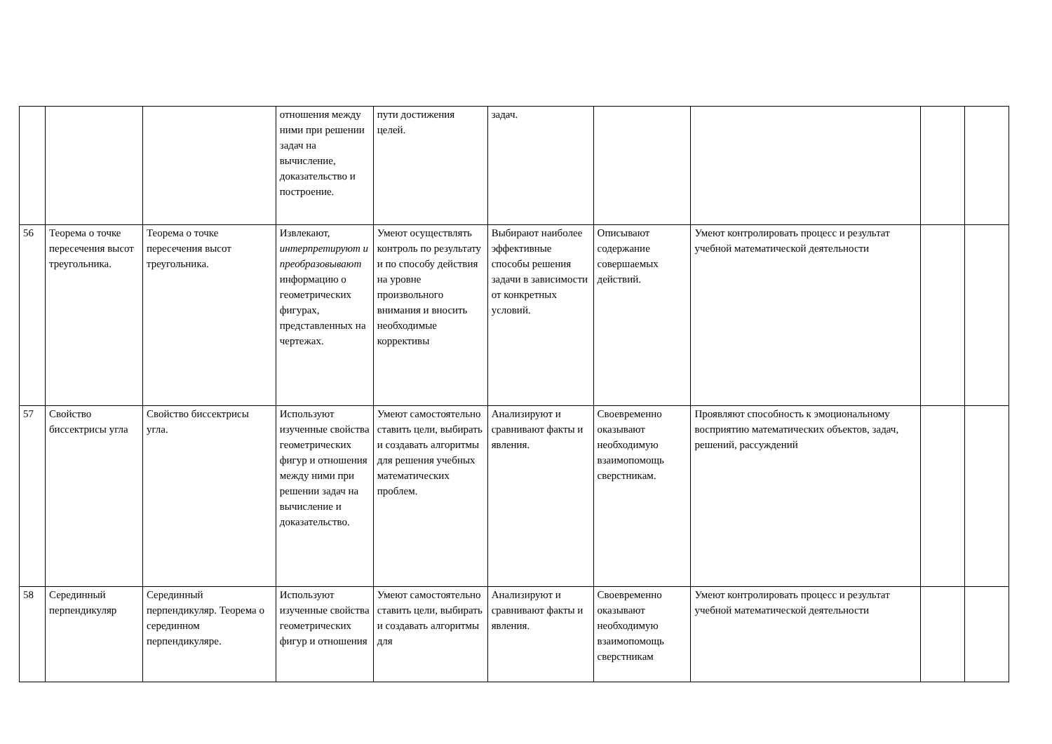| | | | отношения между ними при решении задач на вычисление, доказательство и построение. | пути достижения целей. | задач. | | | | |
| 56 | Теорема о точке пересечения высот треугольника. | Теорема о точке пересечения высот треугольника. | Извлекают, интерпретируют и преобразовывают информацию о геометрических фигурах, представленных на чертежах. | Умеют осуществлять контроль по результату и по способу действия на уровне произвольного внимания и вносить необходимые коррективы | Выбирают наиболее эффективные способы решения задачи в зависимости от конкретных условий. | Описывают содержание совершаемых действий. | Умеют контролировать процесс и результат учебной математической деятельности | | |
| 57 | Свойство биссектрисы угла | Свойство биссектрисы угла. | Используют изученные свойства геометрических фигур и отношения между ними при решении задач на вычисление и доказательство. | Умеют самостоятельно ставить цели, выбирать и создавать алгоритмы для решения учебных математических проблем. | Анализируют и сравнивают факты и явления. | Своевременно оказывают необходимую взаимопомощь сверстникам. | Проявляют способность к эмоциональному восприятию математических объектов, задач, решений, рассуждений | | |
| 58 | Серединный перпендикуляр | Серединный перпендикуляр. Теорема о серединном перпендикуляре. | Используют изученные свойства геометрических фигур и отношения | Умеют самостоятельно ставить цели, выбирать и создавать алгоритмы для | Анализируют и сравнивают факты и явления. | Своевременно оказывают необходимую взаимопомощь сверстникам | Умеют контролировать процесс и результат учебной математической деятельности | | |